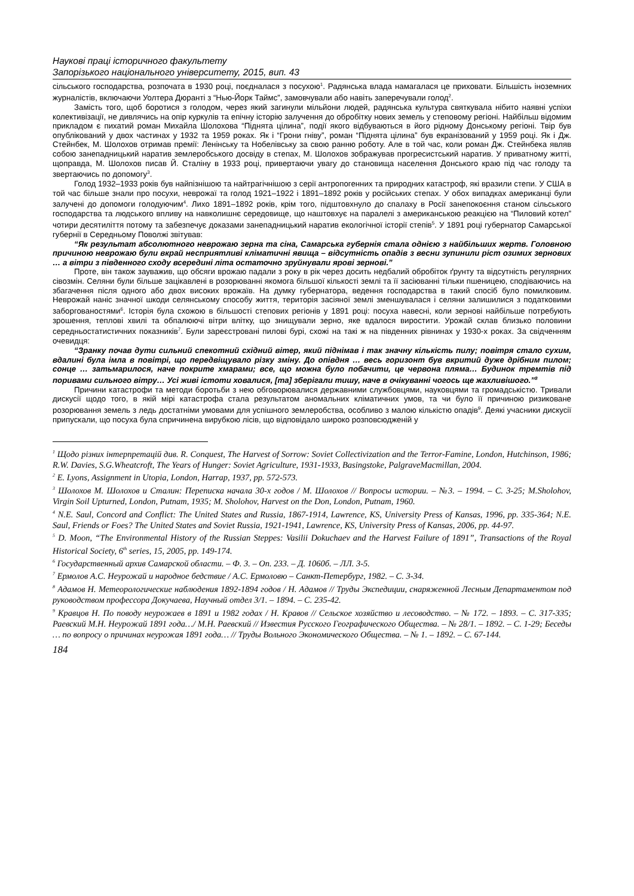Наукові праці історичного факультету
Запорізького національного університету, 2015, вип. 43
сільського господарства, розпочата в 1930 році, поєдналася з посухою<sup>1</sup>. Радянська влада намагалася це приховати. Більшість іноземних журналістів, включаючи Уолтера Дюранті з “Нью-Йорк Таймс”, замовчували або навіть заперечували голод<sup>2</sup>.
Замість того, щоб боротися з голодом, через який загинули мільйони людей, радянська культура святкувала нібито наявні успіхи колективізації, не дивлячись на опір куркулів та епічну історію залучення до обробітку нових земель у степовому регіоні. Найбільш відомим прикладом є пихатий роман Михайла Шолохова “Піднята цілина”, події якого відбуваються в його рідному Донському регіоні. Твір був опублікований у двох частинах у 1932 та 1959 роках. Як і “Грони гніву”, роман “Піднята цілина” був екранізований у 1959 році. Як і Дж. Стейнбек, М. Шолохов отримав премії: Ленінську та Нобелівську за свою ранню роботу. Але в той час, коли роман Дж. Стейнбека являв собою занепадницький наратив землеробського досвіду в степах, М. Шолохов зображував прогресистський наратив. У приватному житті, щоправда, М. Шолохов писав Й. Сталіну в 1933 році, привертаючи увагу до становища населення Донського краю під час голоду та звертаючись по допомогу<sup>3</sup>.
Голод 1932–1933 років був найпізнішою та найтрагічнішою з серії антропогенних та природних катастроф, які вразили степи. У США в той час більше знали про посухи, неврожаї та голод 1921–1922 і 1891–1892 років у російських степах. У обох випадках американці були залучені до допомоги голодуючим<sup>4</sup>. Лихо 1891–1892 років, крім того, підштовхнуло до спалаху в Росії занепокоєння станом сільського господарства та людського впливу на навколишнє середовище, що наштовхує на паралелі з американською реакцією на “Пиловий котел” чотири десятиліття потому та забезпечує доказами занепадницький наратив екологічної історії степів<sup>5</sup>. У 1891 році губернатор Самарської губернії в Середньому Поволжі звітував:
“Як результат абсолютного неврожаю зерна та сіна, Самарська губернія стала однією з найбільших жертв. Головною причиною неврожаю були вкрай несприятливі кліматичні явища – відсутність опадів з весни зупинили ріст озимих зернових … а вітри з південного сходу всередині літа остаточно зруйнували ярові зернові.”
Проте, він також зауважив, що обсяги врожаю падали з року в рік через досить недбалий обробіток ґрунту та відсутність регулярних сівозмін. Селяни були більше зацікавлені в розорюванні якомога більшої кількості землі та її засіюванні тільки пшеницею, сподіваючись на збагачення після одного або двох високих врожаїв. На думку губернатора, ведення господарства в такий спосіб було помилковим. Неврожай наніс значної шкоди селянському способу життя, територія засіяної землі зменшувалася і селяни залишилися з податковими заборгованостями<sup>6</sup>. Історія була схожою в більшості степових регіонів у 1891 році: посуха навесні, коли зернові найбільше потребують зрошення, теплові хвилі та обпалюючі вітри влітку, що знищували зерно, яке вдалося виростити. Урожай склав близько половини середньостатистичних показників<sup>7</sup>. Були зареєстровані пилові бурі, схожі на такі ж на південних рівнинах у 1930-х роках. За свідченням очевидця:
“Зранку почав дути сильний спекотний східний вітер, який піднімав і так значну кількість пилу; повітря стало сухим, вдалині була імла в повітрі, що передвіщувало різку зміну. До опівдня … весь горизонт був вкритий дуже дрібним пилом; сонце … затьмарилося, наче покрите хмарами; все, що можна було побачити, це червона пляма… Будинок тремтів під поривами сильного вітру… Усі живі істоти ховалися, [та] зберігали тишу, наче в очікуванні чогось ще жахливішого.”<sup>8</sup>
Причини катастрофи та методи боротьби з нею обговорювалися державними службовцями, науковцями та громадськістю. Тривали дискусії щодо того, в якій мірі катастрофа стала результатом аномальних кліматичних умов, та чи було її причиною ризиковане розорювання земель з ледь достатніми умовами для успішного землеробства, особливо з малою кількістю опадів<sup>9</sup>. Деякі учасники дискусії припускали, що посуха була спричинена вирубкою лісів, що відповідало широко розповсюдженій у
<sup>1</sup> Щодо різних інтерпретацій див. R. Conquest, The Harvest of Sorrow: Soviet Collectivization and the Terror-Famine, London, Hutchinson, 1986; R.W. Davies, S.G.Wheatcroft, The Years of Hunger: Soviet Agriculture, 1931-1933, Basingstoke, PalgraveMacmillan, 2004.
<sup>2</sup> E. Lyons, Assignment in Utopia, London, Harrap, 1937, pp. 572-573.
<sup>3</sup> Шолохов М. Шолохов и Сталин: Переписка начала 30-х годов / М. Шолохов // Вопросы истории. – №3. – 1994. – С. 3-25; M.Sholohov, Virgin Soil Upturned, London, Putnam, 1935; M. Sholohov, Harvest on the Don, London, Putnam, 1960.
<sup>4</sup> N.E. Saul, Concord and Conflict: The United States and Russia, 1867-1914, Lawrence, KS, University Press of Kansas, 1996, pp. 335-364; N.E. Saul, Friends or Foes? The United States and Soviet Russia, 1921-1941, Lawrence, KS, University Press of Kansas, 2006, pp. 44-97.
<sup>5</sup> D. Moon, “The Environmental History of the Russian Steppes: Vasilii Dokuchaev and the Harvest Failure of 1891”, Transactions of the Royal Historical Society, 6<sup>th</sup> series, 15, 2005, pp. 149-174.
<sup>6</sup> Государственный архив Самарской области. – Ф. 3. – Оп. 233. – Д. 1060б. – ЛЛ. 3-5.
<sup>7</sup> Ермолов А.С. Неурожай и народное бедствие / А.С. Ермоловю – Санкт-Петербург, 1982. – С. 3-34.
<sup>8</sup> Адамов Н. Метеорологические наблюдения 1892-1894 годов / Н. Адамов // Труды Экспедиции, снаряженной Лесным Департаментом под руководством профессора Докучаева, Научный отдел 3/1. – 1894. – С. 235-42.
<sup>9</sup> Кравцов Н. По поводу неурожаев в 1891 и 1982 годах / Н. Кравов // Сельское хозяйство и лесоводство. – № 172. – 1893. – С. 317-335; Раевский М.Н. Неурожай 1891 года…/ М.Н. Раевский // Известия Русского Географического Общества. – № 28/1. – 1892. – С. 1-29; Беседы … по вопросу о причинах неурожая 1891 года… // Труды Вольного Экономического Общества. – № 1. – 1892. – С. 67-144.
184